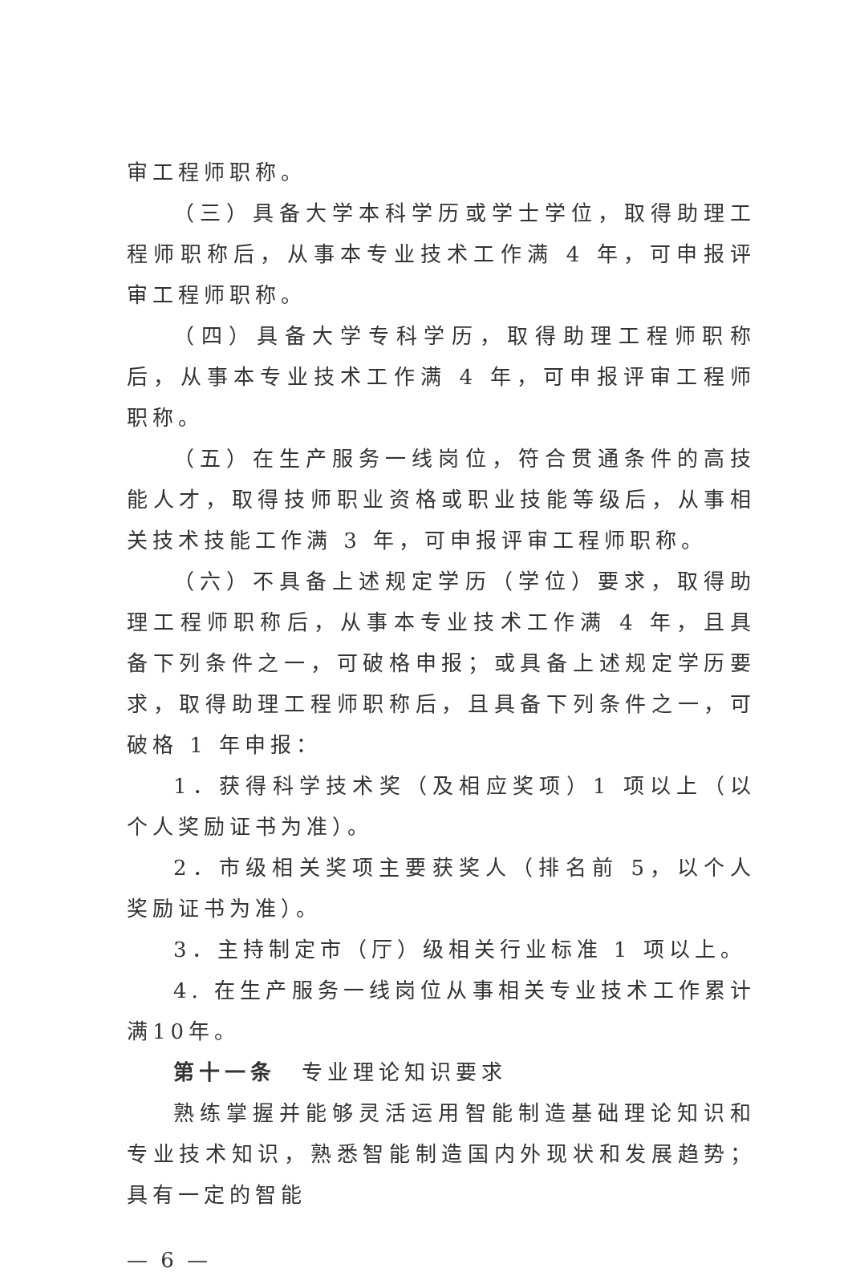审工程师职称。
（三）具备大学本科学历或学士学位，取得助理工程师职称后，从事本专业技术工作满 4 年，可申报评审工程师职称。
（四）具备大学专科学历，取得助理工程师职称后，从事本专业技术工作满 4 年，可申报评审工程师职称。
（五）在生产服务一线岗位，符合贯通条件的高技能人才，取得技师职业资格或职业技能等级后，从事相关技术技能工作满 3 年，可申报评审工程师职称。
（六）不具备上述规定学历（学位）要求，取得助理工程师职称后，从事本专业技术工作满 4 年，且具备下列条件之一，可破格申报；或具备上述规定学历要求，取得助理工程师职称后，且具备下列条件之一，可破格 1 年申报：
1．获得科学技术奖（及相应奖项）1 项以上（以个人奖励证书为准）。
2．市级相关奖项主要获奖人（排名前 5，以个人奖励证书为准）。
3．主持制定市（厅）级相关行业标准 1 项以上。
4. 在生产服务一线岗位从事相关专业技术工作累计满10年。
第十一条　专业理论知识要求
熟练掌握并能够灵活运用智能制造基础理论知识和专业技术知识，熟悉智能制造国内外现状和发展趋势；具有一定的智能
— 6 —